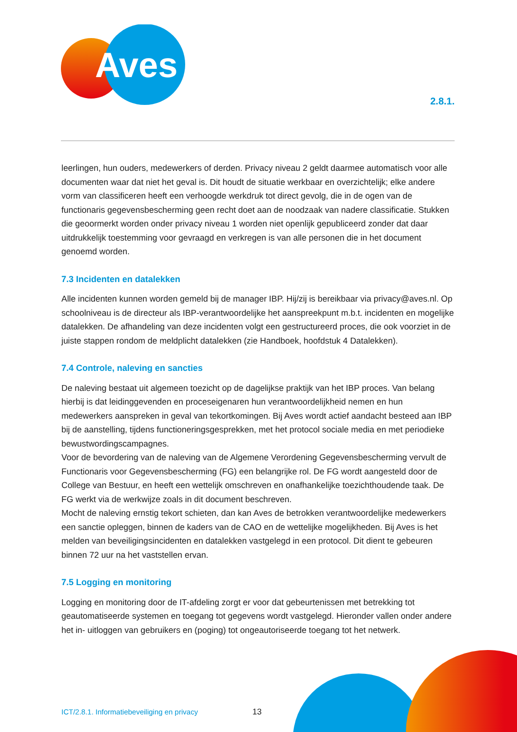Aves
2.8.1.
leerlingen, hun ouders, medewerkers of derden. Privacy niveau 2 geldt daarmee automatisch voor alle documenten waar dat niet het geval is. Dit houdt de situatie werkbaar en overzichtelijk; elke andere vorm van classificeren heeft een verhoogde werkdruk tot direct gevolg, die in de ogen van de functionaris gegevensbescherming geen recht doet aan de noodzaak van nadere classificatie. Stukken die geoormerkt worden onder privacy niveau 1 worden niet openlijk gepubliceerd zonder dat daar uitdrukkelijk toestemming voor gevraagd en verkregen is van alle personen die in het document genoemd worden.
7.3 Incidenten en datalekken
Alle incidenten kunnen worden gemeld bij de manager IBP. Hij/zij is bereikbaar via privacy@aves.nl. Op schoolniveau is de directeur als IBP-verantwoordelijke het aanspreekpunt m.b.t. incidenten en mogelijke datalekken. De afhandeling van deze incidenten volgt een gestructureerd proces, die ook voorziet in de juiste stappen rondom de meldplicht datalekken (zie Handboek, hoofdstuk 4 Datalekken).
7.4 Controle, naleving en sancties
De naleving bestaat uit algemeen toezicht op de dagelijkse praktijk van het IBP proces. Van belang hierbij is dat leidinggevenden en proceseigenaren hun verantwoordelijkheid nemen en hun medewerkers aanspreken in geval van tekortkomingen. Bij Aves wordt actief aandacht besteed aan IBP bij de aanstelling, tijdens functioneringsgesprekken, met het protocol sociale media en met periodieke bewustwordingscampagnes.
Voor de bevordering van de naleving van de Algemene Verordening Gegevensbescherming vervult de Functionaris voor Gegevensbescherming (FG) een belangrijke rol. De FG wordt aangesteld door de College van Bestuur, en heeft een wettelijk omschreven en onafhankelijke toezichthoudende taak. De FG werkt via de werkwijze zoals in dit document beschreven.
Mocht de naleving ernstig tekort schieten, dan kan Aves de betrokken verantwoordelijke medewerkers een sanctie opleggen, binnen de kaders van de CAO en de wettelijke mogelijkheden. Bij Aves is het melden van beveiligingsincidenten en datalekken vastgelegd in een protocol. Dit dient te gebeuren binnen 72 uur na het vaststellen ervan.
7.5 Logging en monitoring
Logging en monitoring door de IT-afdeling zorgt er voor dat gebeurtenissen met betrekking tot geautomatiseerde systemen en toegang tot gegevens wordt vastgelegd. Hieronder vallen onder andere het in- uitloggen van gebruikers en (poging) tot ongeautoriseerde toegang tot het netwerk.
ICT/2.8.1. Informatiebeveiliging en privacy
13